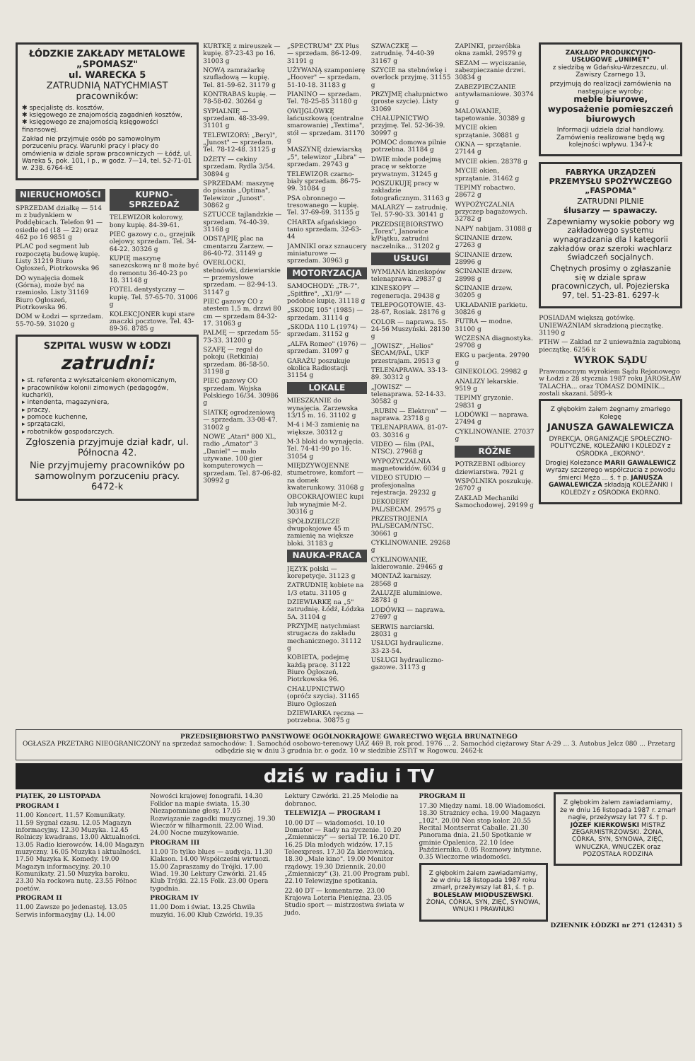ŁÓDZKIE ZAKŁADY METALOWE „SPOMASZ"
ul. WARECKA 5
ZATRUDNIĄ NATYCHMIAST pracowników:
✱ specjalistę ds. kosztów,
✱ księgowego ze znajomością zagadnień kosztów,
✱ księgowego ze znajomością księgowości finansowej.
Zakład nie przyjmuje osób po samowolnym porzuceniu pracy. Warunki pracy i płacy do omówienia w dziale spraw pracowniczych — Łódź, ul. Wareka 5, pok. 101, I p., w godz. 7—14, tel. 52-71-01 w. 238. 6764-kE
NIERUCHOMOŚCI
SPRZEDAM działkę — 514 m z budynkiem w Poddębicach. Telefon 91 — osiedle od (18 — 22) oraz 462 po 16 9851 g
PLAC pod segment lub rozpoczętą budowę kupię. Listy 31219 Biuro Ogłoszeń, Piotrkowska 96
DO wynajęcia domek (Górna), może być na rzemiosło. Listy 31169 Biuro Ogłoszeń, Piotrkowska 96.
DOM w Łodzi — sprzedam. 55-70-59. 31020 g
KUPNO-SPRZEDAŻ
TELEWIZOR kolorowy, bony kupię. 84-39-61.
PIEC gazowy c.o., grzejnik olejowy, sprzedam. Tel. 34-64-22. 30326 g
KUPIĘ maszynę sanezcskową nr 8 może być do remontu 36-40-23 po 18. 31148 g
FOTEL dentystyczny — kupię. Tel. 57-65-70. 31006 g
KOLEKCJONER kupi stare znaczki pocztowe. Tel. 43-89-36. 8785 g
SZPITAL WUSW W ŁODZI
zatrudni:
▸ st. referenta z wykształceniem ekonomicznym,
▸ pracowników kolonii zimowych (pedagogów, kucharki),
▸ intendenta, magazyniera,
▸ praczy,
▸ pomoce kuchenne,
▸ sprzątaczki,
▸ robotników gospodarczych.
Zgłoszenia przyjmuje dział kadr, ul. Północna 42.
Nie przyjmujemy pracowników po samowolnym porzuceniu pracy. 6472-k
KURTKĘ z mireuszek — kupię. 87-23-43 po 16. 31003 g
NOWĄ zamrażarkę szufladową — kupię. Tel. 81-59-62. 31179 g
KONTRABAS kupię. — 78-58-02. 30264 g
SYPIALNIĘ — sprzedam. 48-33-99. 31101 g
TELEWIZORY: „Beryl", „Junost" — sprzedam. Tel. 78-12-48. 31125 g
DŻETY — cekiny sprzedam. Rydla 3/54. 30894 g
SPRZEDAM: maszynę do pisania „Optima", Telewizor „Junost". 30862 g
SZTUCCE tajlandzkie — sprzedam. 74-40-39. 31168 g
ODSTĄPIĘ plac na cmentarzu Zarzew. — 86-40-72. 31149 g
OVERLOCKI, stebnówki, dziewiarskie — przemysłowe sprzedam. — 82-94-13. 31147 g
PIEC gazowy CO z atestem 1,5 m, drzwi 80 cm — sprzedam 84-32-17. 31063 g
PALMĘ — sprzedam 55-73-33. 31200 g
SZAFĘ — regał do pokoju (Retkinia) sprzedam. 86-58-50. 31198 g
PIEC gazowy CO sprzedam. Wojska Polskiego 16/34. 30986 g
SIATKĘ ogrodzeniową — sprzedam. 33-08-47. 31002 g
NOWE „Atari" 800 XL, radio „Amator" 3 „Daniel" — mało używane. 100 gier komputerowych — sprzedam. Tel. 87-06-82. 30992 g
„SPECTRUM" ZX Plus — sprzedam. 86-12-09. 31191 g
UŻYWANĄ szamponierę „Hoover" — sprzedam. 51-10-18. 31183 g
PIANINO — sprzedam. Tel. 78-25-85 31180 g
OWIJGLÓWKĘ łańcuszkową (centralne smarowanie) „Textima", stół — sprzedam. 31170 g
MASZYNĘ dziewiarską „5", telewizor „Libra" — sprzedam. 29743 g
TELEWIZOR czarno-biały sprzedam. 86-75-99. 31084 g
PSA obronnego — tresowanego — kupię. Tel. 37-69-69. 31135 g
CHARTA afgańskiego tanio sprzedam. 32-63-44
JAMNIKI oraz sznaucery miniaturowe — sprzedam. 30963 g
MOTORYZACJA
SAMOCHODY: „TR-7", „Spitfire", „X1/9" — podobne kupię. 31118 g
„SKODĘ 105" (1985) — sprzedam. 31114 g
„SKODA 110 L (1974) — sprzedam. 31152 g
„ALFA Romeo" (1976) — sprzedam. 31097 g
GARAŻU poszukuje okolica Radiostacji 31154 g
LOKALE
MIESZKANIE do wynajęcia. Zarzewska 13/15 m. 16. 31102 g
M-4 i M-3 zamienię na większe. 30312 g
M-3 bloki do wynajęcia. Tel. 74-41-90 po 16. 31054 g
MIĘDZYWOJENNE stumetrowe, komfort — na domek kwaterunkowy. 31068 g
OBCOKRAJOWIEC kupi lub wynajmie M-2. 30316 g
SPÓŁDZIELCZE dwupokojowe 45 m zamienię na większe bloki. 31183 g
NAUKA-PRACA
JĘZYK polski — korepetycje. 31123 g
ZATRUDNIĘ kobiete na 1/3 etatu. 31105 g
DZIEWIARKĘ na „5" zatrudnię. Łódź, Łódzka 5A. 31104 g
PRZYJMĘ natychmiast strugacza do zakładu mechanicznego. 31112 g
KOBIETA, podejmę każdą pracę. 31122 Biuro Ogłoszeń, Piotrkowska 96.
CHAŁUPNICTWO (opróćz szycia). 31165 Biuro Ogłoszeń
DZIEWIARKA ręczna — potrzebna. 30875 g
SZWACZKĘ — zatrudnię. 74-40-39 31167 g
SZYCIE na stebnówkę i overlock przyjmę. 31155 g
PRZYJMĘ chałupnictwo (proste szycie). Listy 31069
CHAŁUPNICTWO przyjmę. Tel. 52-36-39. 30997 g
POMOC domowa pilnie potrzebna. 31184 g
DWIE młode podejmą pracę w sektorze prywatnym. 31245 g
POSZUKUJĘ pracy w zakładzie fotograficznym. 31163 g
MALARZY — zatrudnię. Tel. 57-90-33. 30141 g
PRZEDSIĘBIORSTWO „Torex", Janowice k/Piątku, zatrudni naczelnika... 31202 g
USŁUGI
WYMIANA kineskopów telenaprawa. 29837 g
KINESKOPY — regeneracja. 29438 g
TELEPOGOTOWIE. 43-28-67, Rosiak. 28176 g
COLOR — naprawa. 55-24-56 Muszyński. 28130 g
„JOWISZ", „Helios" SECAM/PAL, UKF przestrajam. 29513 g
TELENAPRAWA. 33-13-89. 30312 g
„JOWISZ" — telenaprawa. 52-14-33. 30582 g
„RUBIN — Elektron" — naprawa. 23718 g
TELENAPRAWA. 81-07-03. 30316 g
VIDEO — film (PAL, NTSC). 27968 g
WYPOŻYCZALNIA magnetowidów. 6034 g
VIDEO STUDIO — profesjonalna rejestracja. 29232 g
DEKODERY PAL/SECAM. 29575 g
PRZESTROJENIA PAL/SECAM/NTSC. 30661 g
CYKLINOWANIE. 29268 g
CYKLINOWANIE, lakierowanie. 29465 g
MONTAŻ karniszy. 28568 g
ŻALUZJE aluminiowe. 28781 g
LODÓWKI — naprawa. 27697 g
SERWIS narciarski. 28031 g
USŁUGI hydrauliczne. 33-23-54.
USŁUGI hydrauliczno-gazowe. 31173 g
ZAPINKI, przeróbka okna zamkł. 29579 g
SEZAM — wyciszanie, zabezpieczanie drzwi. 30834 g
ZABEZPIECZANIE antywłamaniowe. 30374 g
MALOWANIE, tapetowanie. 30389 g
MYCIE okien sprzątanie. 30881 g
OKNA — sprzątanie. 27144 g
MYCIE okien. 28378 g
MYCIE okien, sprzątanie. 31462 g
TEPIMY robactwo. 28672 g
WYPOŻYCZALNIA przyczep bagażowych. 32782 g
NAPY nabijam. 31088 g
ŚCINANIE drzew. 27263 g
ŚCINANIE drzew. 28996 g
ŚCINANIE drzew. 28998 g
ŚCINANIE drzew. 30205 g
UKŁADANIE parkietu. 30826 g
FUTRA — modne. 31100 g
WCZESNA diagnostyka. 29708 g
EKG u pacjenta. 29790 g
GINEKOLOG. 29982 g
ANALIZY lekarskie. 9519 g
TEPIMY gryzonie. 29831 g
LODÓWKI — naprawa. 27494 g
CYKLINOWANIE. 27037 g
RÓŻNE
POTRZEBNI odbiorcy dziewiarstwa. 7921 g
WSPÓLNIKA poszukuję. 26707 g
ZAKŁAD Mechaniki Samochodowej. 29199 g
ZAKŁADY PRODUKCYJNO-USŁUGOWE „UNIMET"
z siedzibą w Gdańsku-Wrzeszczu, ul. Zawiszy Czarnego 13,
przyjmują do realizacji zamówienia na następujące wyroby:
meble biurowe, wyposażenie pomieszczeń biurowych
Informacji udziela dział handlowy. Zamówienia realizowane będą wg kolejności wpływu. 1347-k
FABRYKA URZĄDZEŃ PRZEMYSŁU SPOŻYWCZEGO „FASPOMA"
ZATRUDNI PILNIE
ślusarzy — spawaczy.
Zapewniamy wysokie pobory wg zakładowego systemu wynagradzania dla I kategorii zakładów oraz szeroki wachlarz świadczeń socjalnych.
Chętnych prosimy o zgłaszanie się w dziale spraw pracowniczych, ul. Pojezierska 97, tel. 51-23-81. 6297-k
POSIADAM większą gotówkę. UNIEWAŻNIAM skradzioną pieczątkę. 31190 g
PTHW — Zakład nr 2 unieważnia zagubioną pieczątkę. 6256 k
WYROK SĄDU
Prawomocnym wyrokiem Sądu Rejonowego w Łodzi z 28 stycznia 1987 roku JAROSŁAW TALACHA... oraz TOMASZ DOMINIK... zostali skazani. 5895-k
Z głębokim żalem żegnamy zmarłego Kolegę
JANUSZA GAWALEWICZA
DYREKCJA, ORGANIZACJE SPOŁECZNO-POLITYCZNE, KOLEŻANKI I KOLEDZY z OŚRODKA „EKORNO".
Drogiej Koleżance MARII GAWALEWICZ wyrazy szczerego współczucia z powodu śmierci Męża ... ś. † p. JANUSZA GAWALEWICZA składają KOLEŻANKI I KOLEDZY z OŚRODKA EKORNO.
PRZEDSIĘBIORSTWO PAŃSTWOWE OGÓLNOKRAJOWE GWARECTWO WĘGLA BRUNATNEGO
OGŁASZA PRZETARG NIEOGRANICZONY na sprzedaż samochodów: 1. Samochód osobowo-terenowy UAZ 469 B, rok prod. 1976 ... 2. Samochód ciężarowy Star A-29 ... 3. Autobus Jelcz 080 ... Przetarg odbędzie się w dniu 3 grudnia br. o godz. 10 w siedzibie ZSTiT w Rogowcu. 2462-k
dziś w radiu i TV
PIĄTEK, 20 LISTOPADA
PROGRAM I
11.00 Koncert. 11.57 Komunikaty. 11.59 Sygnał czasu. 12.05 Magazyn informacyjny. 12.30 Muzyka. 12.45 Rolniczy kwadrans. 13.00 Aktualności. 13.05 Radio kierowców. 14.00 Magazyn muzyczny. 16.05 Muzyka i aktualności. 17.50 Muzyka K. Komedy. 19.00 Magazyn informacyjny. 20.10 Komunikaty. 21.50 Muzyka baroku. 23.30 Na rockowa nutę. 23.55 Północ poetów.
PROGRAM II
11.00 Zawsze po jedenastej. 13.05 Serwis informacyjny (L). 14.00 Nowości krajowej fonografii. 14.30 Folklor na mapie świata. 15.30 Niezapomniane głosy. 17.05 Rozwiązanie zagadki muzycznej. 19.30 Wieczór w filharmonii. 22.00 Wiad. 24.00 Nocne muzykowanie.
PROGRAM III
11.00 To tylko blues — audycja. 11.30 Klakson. 14.00 Współcześni wirtuozi. 15.00 Zapraszamy do Trójki. 17.00 Wiad. 19.30 Lektury Czwórki. 21.45 Klub Trójki. 22.15 Folk. 23.00 Opera tygodnia.
PROGRAM IV
11.00 Dom i świat. 13.25 Chwila muzyki. 16.00 Klub Czwórki. 19.35 Lektury Czwórki. 21.25 Melodie na dobranoc.
TELEWIZJA — PROGRAM I
10.00 DT — wiadomości. 10.10 Domator — Rady na życzenie. 10.20 „Zmienniczy" — serial TP. 16.20 DT. 16.25 Dla młodych widzów. 17.15 Teleexpress. 17.30 Za kierownicą. 18.30 „Małe kino". 19.00 Monitor rządowy. 19.30 Dziennik. 20.00 „Zmienniczy" (3). 21.00 Program publ. 22.10 Telewizyjne spotkania.
22.40 DT — komentarze. 23.00 Krajowa Loteria Pieniężna. 23.05 Studio sport — mistrzostwa świata w judo.
PROGRAM II
17.30 Między nami. 18.00 Wiadomości. 18.30 Strażnicy echa. 19.00 Magazyn „102". 20.00 Non stop kolor. 20.55 Recital Montserrat Caballe. 21.30 Panorama dnia. 21.50 Spotkanie w gminie Opalenica. 22.10 Idee Października. 0.05 Rozmowy intymne. 0.35 Wieczorne wiadomości.
Z głębokim żalem zawiadamiamy, że w dniu 18 listopada 1987 roku zmarł, przeżywszy lat 81, ś. † p. BOLESŁAW MIODUSZEWSKI. ŻONA, CÓRKA, SYN, ZIĘĆ, SYNOWA, WNUKI I PRAWNUKI
Z głębokim żalem zawiadamiamy, że w dniu 16 listopada 1987 r. zmarł nagle, przeżywszy lat 77 ś. † p. JÓZEF KIERKOWSKI MISTRZ ZEGARMISTRZOWSKI. ŻONA, CÓRKA, SYN, SYNOWA, ZIĘĆ, WNUCZKA, WNUCZEK oraz POZOSTAŁA RODZINA
DZIENNIK ŁÓDZKI nr 271 (12431) 5